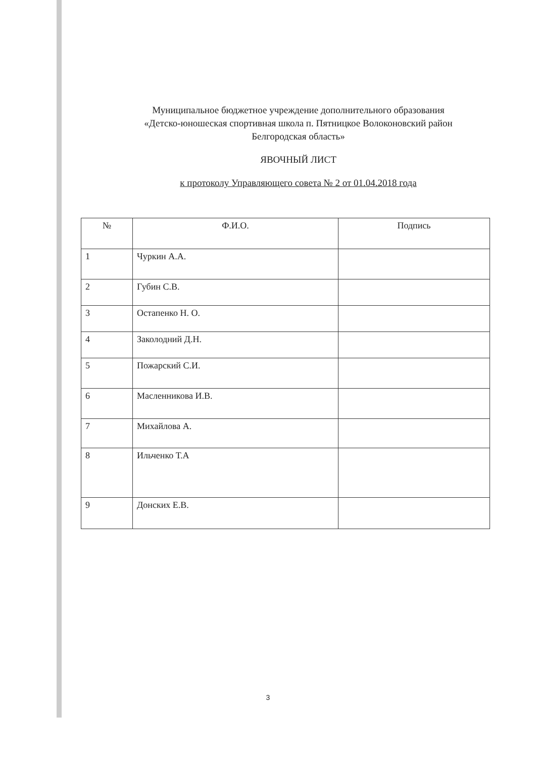Муниципальное бюджетное учреждение дополнительного образования
«Детско-юношеская спортивная школа п. Пятницкое Волоконовский район
Белгородская область»
ЯВОЧНЫЙ ЛИСТ
к протоколу Управляющего совета № 2 от 01.04.2018 года
| № | Ф.И.О. | Подпись |
| --- | --- | --- |
| 1 | Чуркин А.А. | |
| 2 | Губин С.В. | |
| 3 | Остапенко Н. О. | |
| 4 | Заколодний Д.Н. | |
| 5 | Пожарский С.И. | |
| 6 | Масленникова И.В. | |
| 7 | Михайлова А. | |
| 8 | Ильченко Т.А | |
| 9 | Донских Е.В. | |
3